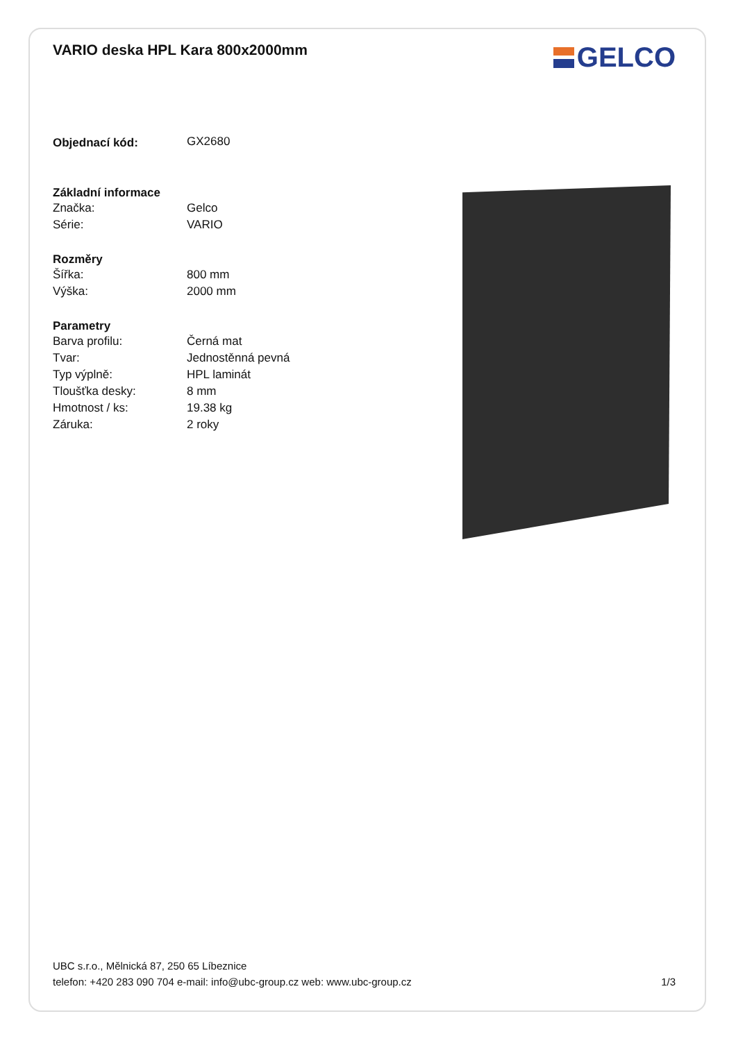VARIO deska HPL Kara 800x2000mm
GELCO
| Objednací kód: | GX2680 |
| Základní informace | |
| Značka: | Gelco |
| Série: | VARIO |
| Rozměry | |
| Šířka: | 800 mm |
| Výška: | 2000 mm |
| Parametry | |
| Barva profilu: | Černá mat |
| Tvar: | Jednostěnná pevná |
| Typ výplně: | HPL laminát |
| Tloušťka desky: | 8 mm |
| Hmotnost / ks: | 19.38 kg |
| Záruka: | 2 roky |
UBC s.r.o., Mělnická 87, 250 65 Líbeznice
telefon: +420 283 090 704 e-mail: info@ubc-group.cz web: www.ubc-group.cz 1/3